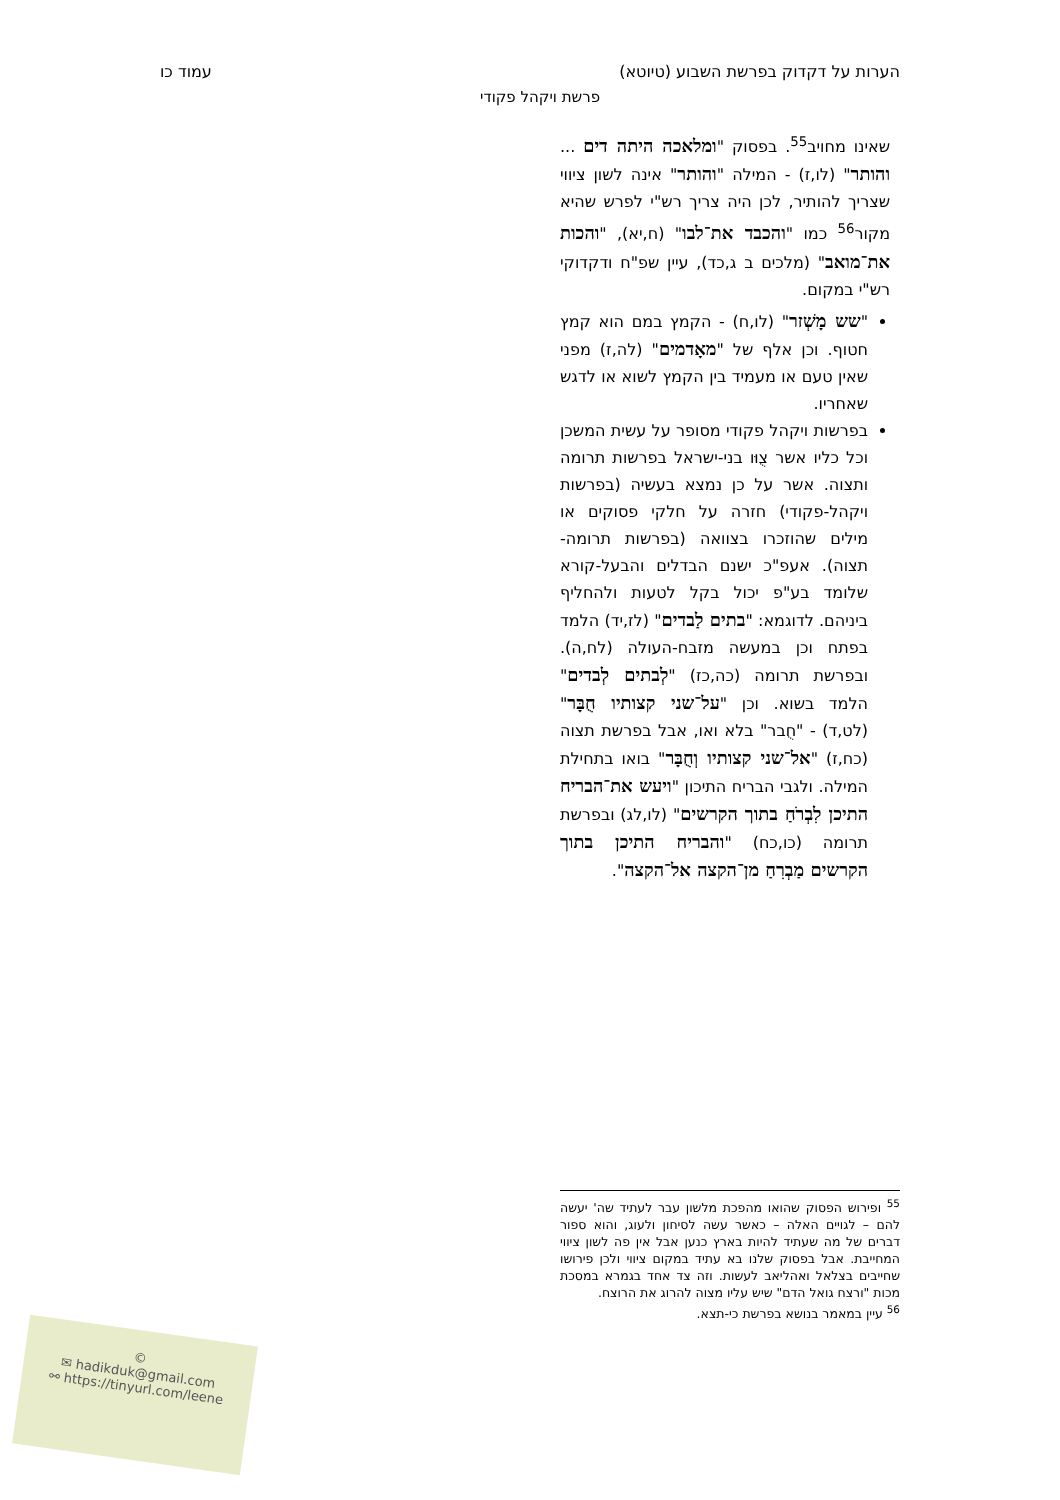הערות על דקדוק בפרשת השבוע (טיוטא) עמוד כו
פרשת ויקהל פקודי
שאינו מחויב<sup>55</sup>. בפסוק "ומלאכה היתה דים ... והותר" (לו,ז) - המילה "והותר" אינה לשון ציווי שצריך להותיר, לכן היה צריך רש"י לפרש שהיא מקור<sup>56</sup> כמו "והכבד את־לבו" (ח,יא), "והכות את־מואב" (מלכים ב ג,כד), עיין שפ"ח ודקדוקי רש"י במקום.
"שש מָשְׁזר" (לו,ח) - הקמץ במם הוא קמץ חטוף. וכן אלף של "מאָדמים" (לה,ז) מפני שאין טעם או מעמיד בין הקמץ לשוא או לדגש שאחריו.
בפרשות ויקהל פקודי מסופר על עשית המשכן וכל כליו אשר צֻוּו בני-ישראל בפרשות תרומה ותצוה. אשר על כן נמצא בעשיה (בפרשות ויקהל-פקודי) חזרה על חלקי פסוקים או מילים שהוזכרו בצוואה (בפרשות תרומה-תצוה). אעפ"כ ישנם הבדלים והבעל-קורא שלומד בע"פ יכול בקל לטעות ולהחליף ביניהם. לדוגמא: "בתים לַבדים" (לז,יד) הלמד בפתח וכן במעשה מזבח-העולה (לח,ה). ובפרשת תרומה (כה,כז) "לְבתים לְבדים" הלמד בשוא. וכן "על־שני קצותיו חֻבָּר" (לט,ד) - "חֻבר" בלא ואו, אבל בפרשת תצוה (כח,ז) "אל־שני קצותיו וְחֻבָּר" בואו בתחילת המילה. ולגבי הבריח התיכון "ויעש את־הבריח התיכן לִבְרֹחַ בתוך הקרשים" (לו,לג) ובפרשת תרומה (כו,כח) "והבריח התיכן בתוך הקרשים מַבְרִחַ מן־הקצה אל־הקצה".
<sup>55</sup> ופירוש הפסוק שהואו מהפכת מלשון עבר לעתיד שה' יעשה להם – לגויים האלה – כאשר עשה לסיחון ולעוג, והוא ספור דברים של מה שעתיד להיות בארץ כנען אבל אין פה לשון ציווי המחייבת. אבל בפסוק שלנו בא עתיד במקום ציווי ולכן פירושו שחייבים בצלאל ואהליאב לעשות. וזה צד אחד בגמרא במסכת מכות "ורצח גואל הדם" שיש עליו מצוה להרוג את הרוצח.
<sup>56</sup> עיין במאמר בנושא בפרשת כי-תצא.
©
✉ hadikduk@gmail.com
⚯ https://tinyurl.com/leene